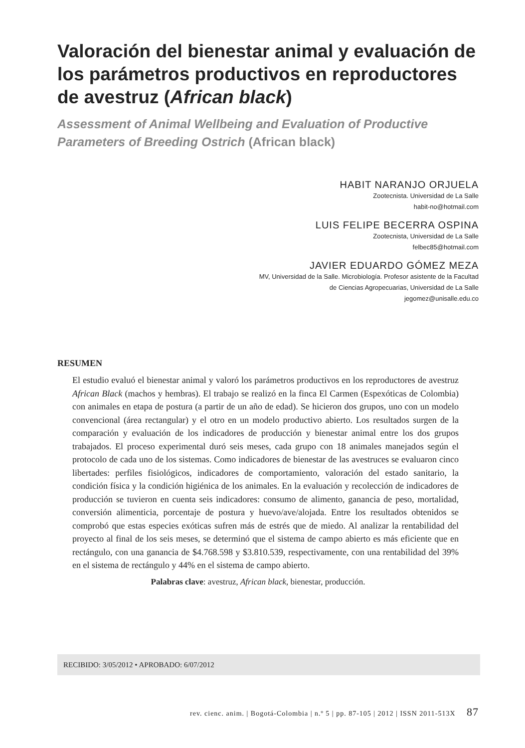Valoración del bienestar animal y evaluación de los parámetros productivos en reproductores de avestruz (African black)
Assessment of Animal Wellbeing and Evaluation of Productive Parameters of Breeding Ostrich (African black)
HABIT NARANJO ORJUELA
Zootecnista. Universidad de La Salle
habit-no@hotmail.com
LUIS FELIPE BECERRA OSPINA
Zootecnista, Universidad de La Salle
felbec85@hotmail.com
JAVIER EDUARDO GÓMEZ MEZA
MV, Universidad de la Salle. Microbiología. Profesor asistente de la Facultad
de Ciencias Agropecuarias, Universidad de La Salle
jegomez@unisalle.edu.co
RESUMEN
El estudio evaluó el bienestar animal y valoró los parámetros productivos en los reproductores de avestruz African Black (machos y hembras). El trabajo se realizó en la finca El Carmen (Espexóticas de Colombia) con animales en etapa de postura (a partir de un año de edad). Se hicieron dos grupos, uno con un modelo convencional (área rectangular) y el otro en un modelo productivo abierto. Los resultados surgen de la comparación y evaluación de los indicadores de producción y bienestar animal entre los dos grupos trabajados. El proceso experimental duró seis meses, cada grupo con 18 animales manejados según el protocolo de cada uno de los sistemas. Como indicadores de bienestar de las avestruces se evaluaron cinco libertades: perfiles fisiológicos, indicadores de comportamiento, valoración del estado sanitario, la condición física y la condición higiénica de los animales. En la evaluación y recolección de indicadores de producción se tuvieron en cuenta seis indicadores: consumo de alimento, ganancia de peso, mortalidad, conversión alimenticia, porcentaje de postura y huevo/ave/alojada. Entre los resultados obtenidos se comprobó que estas especies exóticas sufren más de estrés que de miedo. Al analizar la rentabilidad del proyecto al final de los seis meses, se determinó que el sistema de campo abierto es más eficiente que en rectángulo, con una ganancia de $4.768.598 y $3.810.539, respectivamente, con una rentabilidad del 39% en el sistema de rectángulo y 44% en el sistema de campo abierto.
Palabras clave: avestruz, African black, bienestar, producción.
RECIBIDO: 3/05/2012 • APROBADO: 6/07/2012
rev. cienc. anim. | Bogotá-Colombia | n.º 5 | pp. 87-105 | 2012 | ISSN 2011-513X 87